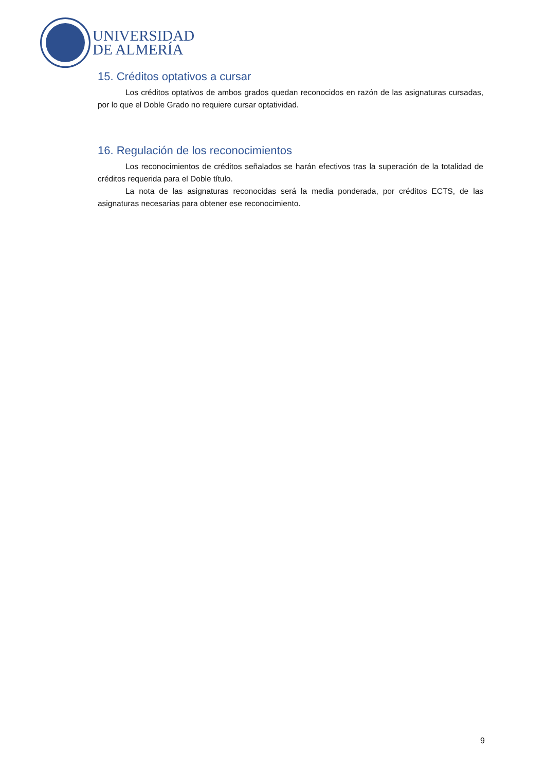UNIVERSIDAD
DE ALMERÍA
15. Créditos optativos a cursar
Los créditos optativos de ambos grados quedan reconocidos en razón de las asignaturas cursadas, por lo que el Doble Grado no requiere cursar optatividad.
16. Regulación de los reconocimientos
Los reconocimientos de créditos señalados se harán efectivos tras la superación de la totalidad de créditos requerida para el Doble título.
La nota de las asignaturas reconocidas será la media ponderada, por créditos ECTS, de las asignaturas necesarias para obtener ese reconocimiento.
9